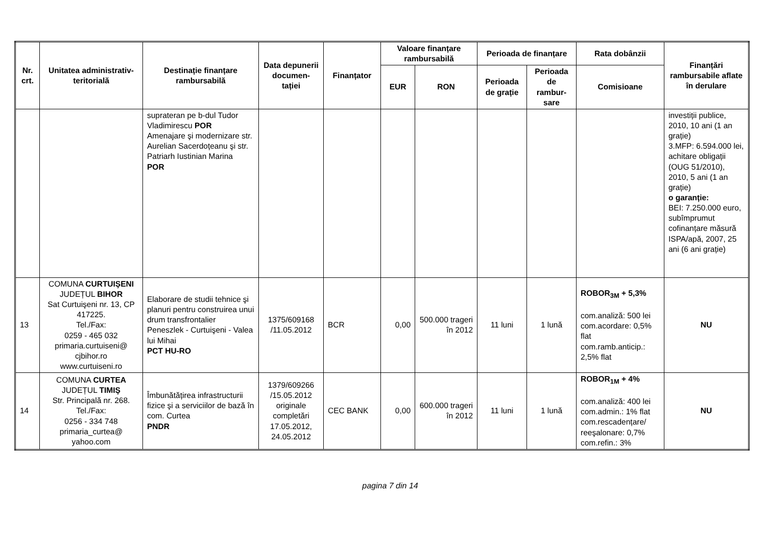| Nr. crt. | Unitatea administrativ-teritorială | Destinație finanțare rambursabilă | Data depunerii documen-tației | Finanțator | Valoare finanțare rambursabilă | | Perioada de finanțare | | Rata dobânzii | Finanțări rambursabile aflate în derulare |
| --- | --- | --- | --- | --- | --- | --- | --- | --- | --- | --- |
| | | | | | EUR | RON | Perioada de grație | Perioada de rambur-sare | Comisioane | |
| | | suprateran pe b-dul Tudor Vladimirescu POR Amenajare şi modernizare str. Aurelian Sacerdoțeanu şi str. Patriarh Iustinian Marina POR | | | | | | | | investiții publice, 2010, 10 ani (1 an grație) 3.MFP: 6.594.000 lei, achitare obligații (OUG 51/2010), 2010, 5 ani (1 an grație) o garanție: BEI: 7.250.000 euro, subîmprumut cofinanțare măsură ISPA/apă, 2007, 25 ani (6 ani grație) |
| 13 | COMUNA CURTUIŞENI JUDEȚUL BIHOR Sat Curtuişeni nr. 13, CP 417225. Tel./Fax: 0259 - 465 032 primaria.curtuiseni@ cjbihor.ro www.curtuiseni.ro | Elaborare de studii tehnice şi planuri pentru construirea unui drum transfrontalier Peneszlek - Curtuişeni - Valea lui Mihai PCT HU-RO | 1375/609168 /11.05.2012 | BCR | 0,00 | 500.000 trageri în 2012 | 11 luni | 1 lună | ROBOR<sub>3M</sub> + 5,3% com.analiză: 500 lei com.acordare: 0,5% flat com.ramb.anticip.: 2,5% flat | NU |
| 14 | COMUNA CURTEA JUDEȚUL TIMIŞ Str. Principală nr. 268. Tel./Fax: 0256 - 334 748 primaria_curtea@ yahoo.com | Îmbunătățirea infrastructurii fizice şi a serviciilor de bază în com. Curtea PNDR | 1379/609266 /15.05.2012 originale completări 17.05.2012, 24.05.2012 | CEC BANK | 0,00 | 600.000 trageri în 2012 | 11 luni | 1 lună | ROBOR<sub>1M</sub> + 4% com.analiză: 400 lei com.admin.: 1% flat com.rescadențare/ reeşalonare: 0,7% com.refin.: 3% | NU |
pagina 7 din 14